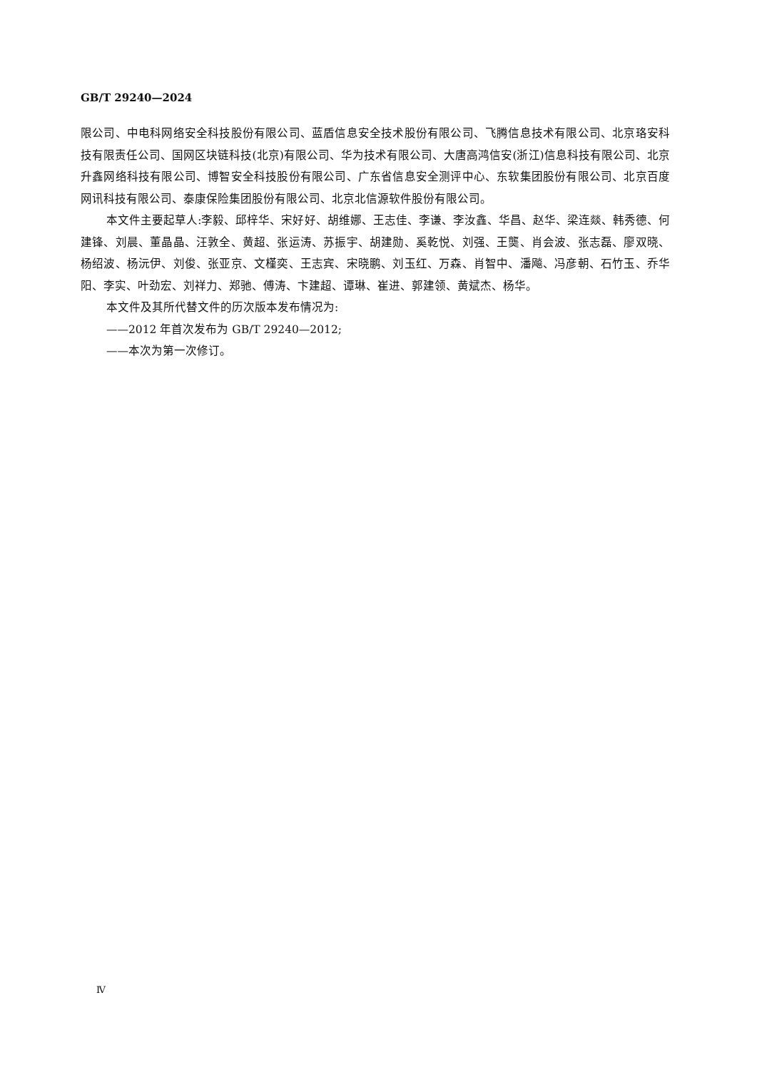GB/T 29240—2024
限公司、中电科网络安全科技股份有限公司、蓝盾信息安全技术股份有限公司、飞腾信息技术有限公司、北京珞安科技有限责任公司、国网区块链科技(北京)有限公司、华为技术有限公司、大唐高鸿信安(浙江)信息科技有限公司、北京升鑫网络科技有限公司、博智安全科技股份有限公司、广东省信息安全测评中心、东软集团股份有限公司、北京百度网讯科技有限公司、泰康保险集团股份有限公司、北京北信源软件股份有限公司。
本文件主要起草人:李毅、邱梓华、宋好好、胡维娜、王志佳、李谦、李汝鑫、华昌、赵华、梁连燚、韩秀德、何建锋、刘晨、董晶晶、汪敦全、黄超、张运涛、苏振宇、胡建勋、奚乾悦、刘强、王龑、肖会波、张志磊、廖双晓、杨绍波、杨沅伊、刘俊、张亚京、文槿奕、王志宾、宋晓鹏、刘玉红、万森、肖智中、潘飚、冯彦朝、石竹玉、乔华阳、李实、叶劲宏、刘祥力、郑驰、傅涛、卞建超、谭琳、崔进、郭建领、黄斌杰、杨华。
本文件及其所代替文件的历次版本发布情况为:
——2012 年首次发布为 GB/T 29240—2012;
——本次为第一次修订。
Ⅳ